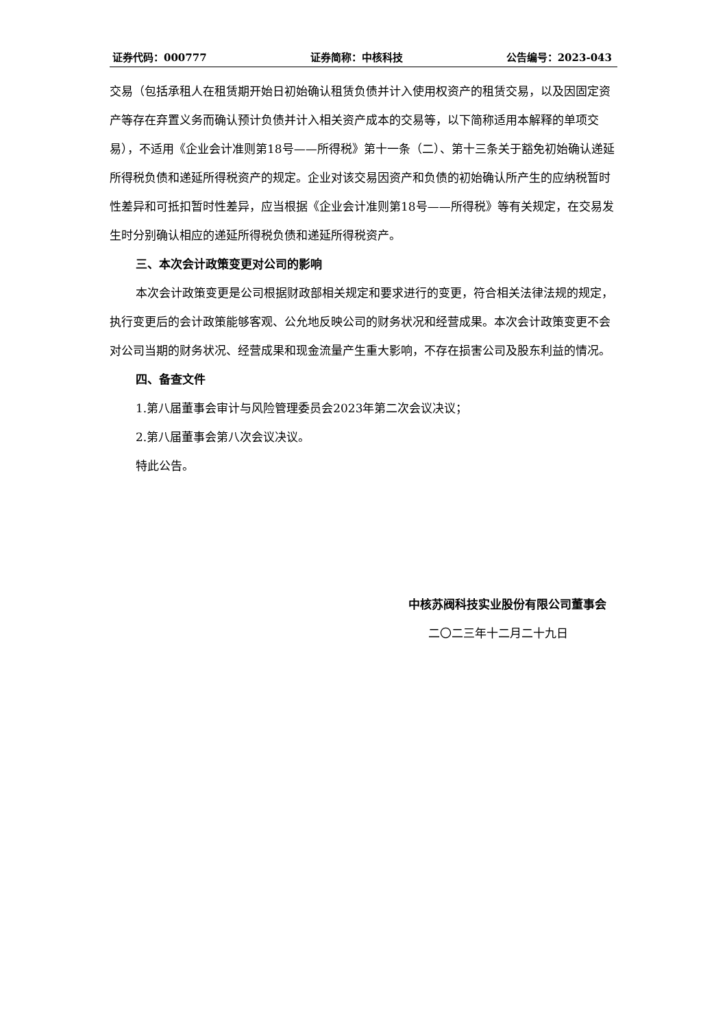证券代码：000777 证券简称：中核科技 公告编号：2023-043
交易（包括承租人在租赁期开始日初始确认租赁负债并计入使用权资产的租赁交易，以及因固定资产等存在弃置义务而确认预计负债并计入相关资产成本的交易等，以下简称适用本解释的单项交易），不适用《企业会计准则第18号——所得税》第十一条（二）、第十三条关于豁免初始确认递延所得税负债和递延所得税资产的规定。企业对该交易因资产和负债的初始确认所产生的应纳税暂时性差异和可抵扣暂时性差异，应当根据《企业会计准则第18号——所得税》等有关规定，在交易发生时分别确认相应的递延所得税负债和递延所得税资产。
三、本次会计政策变更对公司的影响
本次会计政策变更是公司根据财政部相关规定和要求进行的变更，符合相关法律法规的规定，执行变更后的会计政策能够客观、公允地反映公司的财务状况和经营成果。本次会计政策变更不会对公司当期的财务状况、经营成果和现金流量产生重大影响，不存在损害公司及股东利益的情况。
四、备查文件
1.第八届董事会审计与风险管理委员会2023年第二次会议决议；
2.第八届董事会第八次会议决议。
特此公告。
中核苏阀科技实业股份有限公司董事会
二〇二三年十二月二十九日